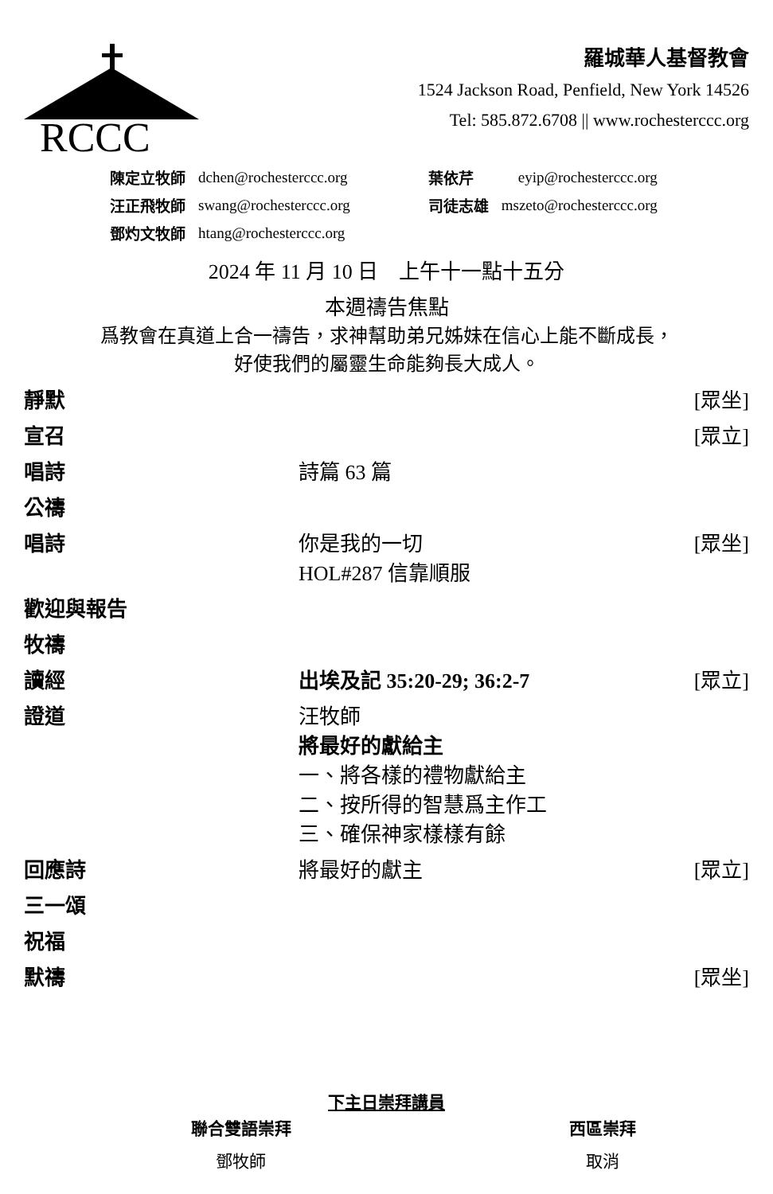RCCC
羅城華人基督教會
1524 Jackson Road, Penfield, New York 14526
Tel: 585.872.6708 || www.rochesterccc.org
| 陳定立牧師 | dchen@rochesterccc.org | 葉依芹 | eyip@rochesterccc.org |
| 汪正飛牧師 | swang@rochesterccc.org | 司徒志雄 | mszeto@rochesterccc.org |
| 鄧灼文牧師 | htang@rochesterccc.org | | |
2024 年 11 月 10 日　上午十一點十五分
本週禱告焦點
爲教會在真道上合一禱告，求神幫助弟兄姊妹在信心上能不斷成長，
好使我們的屬靈生命能夠長大成人。
| 靜默 | | [眾坐] |
| 宣召 | | [眾立] |
| 唱詩 | 詩篇 63 篇 | |
| 公禱 | | |
| 唱詩 | 你是我的一切 HOL#287 信靠順服 | [眾坐] |
| 歡迎與報告 | | |
| 牧禱 | | |
| 讀經 | 出埃及記 35:20-29; 36:2-7 | [眾立] |
| 證道 | 汪牧師 將最好的獻給主 一、將各樣的禮物獻給主 二、按所得的智慧爲主作工 三、確保神家樣樣有餘 | |
| 回應詩 | 將最好的獻主 | [眾立] |
| 三一頌 | | |
| 祝福 | | |
| 默禱 | | [眾坐] |
下主日崇拜講員
| 聯合雙語崇拜 | 西區崇拜 |
| --- | --- |
| 鄧牧師 | 取消 |